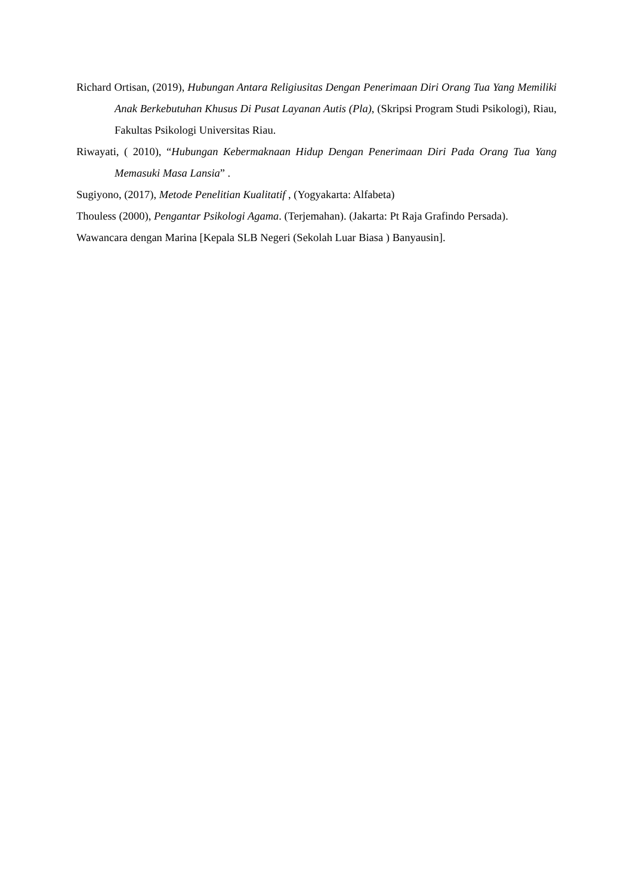Richard Ortisan, (2019), Hubungan Antara Religiusitas Dengan Penerimaan Diri Orang Tua Yang Memiliki Anak Berkebutuhan Khusus Di Pusat Layanan Autis (Pla), (Skripsi Program Studi Psikologi), Riau, Fakultas Psikologi Universitas Riau.
Riwayati, ( 2010), “Hubungan Kebermaknaan Hidup Dengan Penerimaan Diri Pada Orang Tua Yang Memasuki Masa Lansia” .
Sugiyono, (2017), Metode Penelitian Kualitatif , (Yogyakarta: Alfabeta)
Thouless (2000), Pengantar Psikologi Agama. (Terjemahan). (Jakarta: Pt Raja Grafindo Persada).
Wawancara dengan Marina [Kepala SLB Negeri (Sekolah Luar Biasa ) Banyausin].